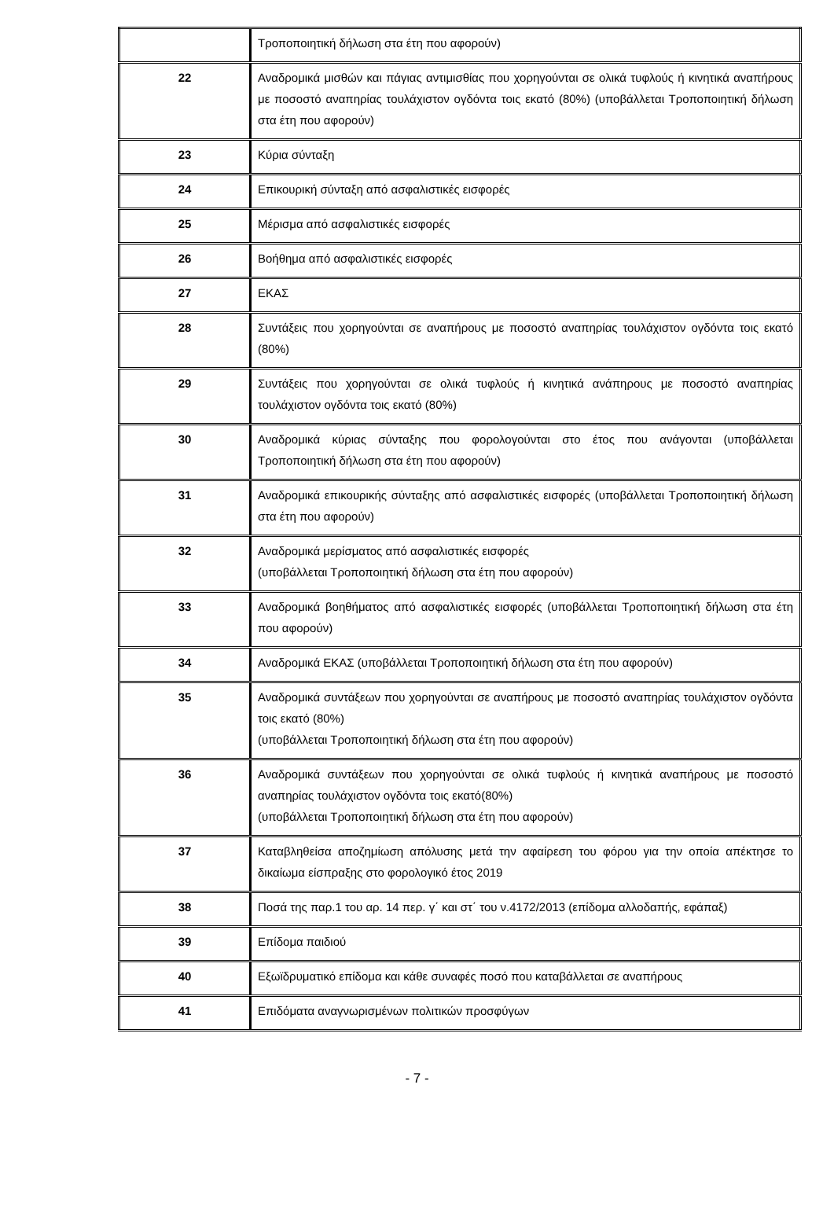| | Τροποποιητική δήλωση στα έτη που αφορούν) |
| 22 | Αναδρομικά μισθών και πάγιας αντιμισθίας που χορηγούνται σε ολικά τυφλούς ή κινητικά αναπήρους με ποσοστό αναπηρίας τουλάχιστον ογδόντα τοις εκατό (80%) (υποβάλλεται Τροποποιητική δήλωση στα έτη που αφορούν) |
| 23 | Κύρια σύνταξη |
| 24 | Επικουρική σύνταξη από ασφαλιστικές εισφορές |
| 25 | Μέρισμα από ασφαλιστικές εισφορές |
| 26 | Βοήθημα από ασφαλιστικές εισφορές |
| 27 | ΕΚΑΣ |
| 28 | Συντάξεις που χορηγούνται σε αναπήρους με ποσοστό αναπηρίας τουλάχιστον ογδόντα τοις εκατό (80%) |
| 29 | Συντάξεις που χορηγούνται σε ολικά τυφλούς ή κινητικά ανάπηρους με ποσοστό αναπηρίας τουλάχιστον ογδόντα τοις εκατό (80%) |
| 30 | Αναδρομικά κύριας σύνταξης που φορολογούνται στο έτος που ανάγονται (υποβάλλεται Τροποποιητική δήλωση στα έτη που αφορούν) |
| 31 | Αναδρομικά επικουρικής σύνταξης από ασφαλιστικές εισφορές (υποβάλλεται Τροποποιητική δήλωση στα έτη που αφορούν) |
| 32 | Αναδρομικά μερίσματος από ασφαλιστικές εισφορές (υποβάλλεται Τροποποιητική δήλωση στα έτη που αφορούν) |
| 33 | Αναδρομικά βοηθήματος από ασφαλιστικές εισφορές (υποβάλλεται Τροποποιητική δήλωση στα έτη που αφορούν) |
| 34 | Αναδρομικά ΕΚΑΣ (υποβάλλεται Τροποποιητική δήλωση στα έτη που αφορούν) |
| 35 | Αναδρομικά συντάξεων που χορηγούνται σε αναπήρους με ποσοστό αναπηρίας τουλάχιστον ογδόντα τοις εκατό (80%) (υποβάλλεται Τροποποιητική δήλωση στα έτη που αφορούν) |
| 36 | Αναδρομικά συντάξεων που χορηγούνται σε ολικά τυφλούς ή κινητικά αναπήρους με ποσοστό αναπηρίας τουλάχιστον ογδόντα τοις εκατό(80%) (υποβάλλεται Τροποποιητική δήλωση στα έτη που αφορούν) |
| 37 | Καταβληθείσα αποζημίωση απόλυσης μετά την αφαίρεση του φόρου για την οποία απέκτησε το δικαίωμα είσπραξης στο φορολογικό έτος 2019 |
| 38 | Ποσά της παρ.1 του αρ. 14 περ. γ΄ και στ΄ του ν.4172/2013 (επίδομα αλλοδαπής, εφάπαξ) |
| 39 | Επίδομα παιδιού |
| 40 | Εξωϊδρυματικό επίδομα και κάθε συναφές ποσό που καταβάλλεται σε αναπήρους |
| 41 | Επιδόματα αναγνωρισμένων πολιτικών προσφύγων |
- 7 -